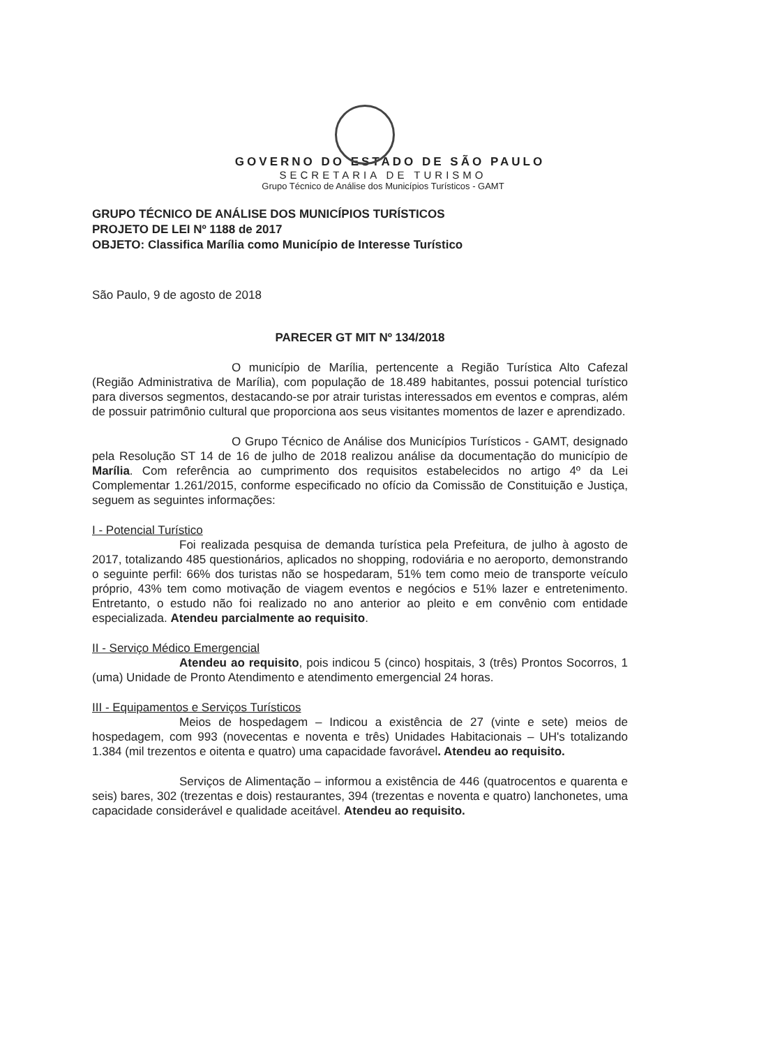GOVERNO DO ESTADO DE SÃO PAULO
SECRETARIA DE TURISMO
Grupo Técnico de Análise dos Municípios Turísticos - GAMT
GRUPO TÉCNICO DE ANÁLISE DOS MUNICÍPIOS TURÍSTICOS
PROJETO DE LEI Nº 1188 de 2017
OBJETO: Classifica Marília como Município de Interesse Turístico
São Paulo, 9 de agosto de 2018
PARECER GT MIT Nº 134/2018
O município de Marília, pertencente a Região Turística Alto Cafezal (Região Administrativa de Marília), com população de 18.489 habitantes, possui potencial turístico para diversos segmentos, destacando-se por atrair turistas interessados em eventos e compras, além de possuir patrimônio cultural que proporciona aos seus visitantes momentos de lazer e aprendizado.
O Grupo Técnico de Análise dos Municípios Turísticos - GAMT, designado pela Resolução ST 14 de 16 de julho de 2018 realizou análise da documentação do município de Marília. Com referência ao cumprimento dos requisitos estabelecidos no artigo 4º da Lei Complementar 1.261/2015, conforme especificado no ofício da Comissão de Constituição e Justiça, seguem as seguintes informações:
I - Potencial Turístico
Foi realizada pesquisa de demanda turística pela Prefeitura, de julho à agosto de 2017, totalizando 485 questionários, aplicados no shopping, rodoviária e no aeroporto, demonstrando o seguinte perfil: 66% dos turistas não se hospedaram, 51% tem como meio de transporte veículo próprio, 43% tem como motivação de viagem eventos e negócios e 51% lazer e entretenimento. Entretanto, o estudo não foi realizado no ano anterior ao pleito e em convênio com entidade especializada. Atendeu parcialmente ao requisito.
II - Serviço Médico Emergencial
Atendeu ao requisito, pois indicou 5 (cinco) hospitais, 3 (três) Prontos Socorros, 1 (uma) Unidade de Pronto Atendimento e atendimento emergencial 24 horas.
III - Equipamentos e Serviços Turísticos
Meios de hospedagem – Indicou a existência de 27 (vinte e sete) meios de hospedagem, com 993 (novecentas e noventa e três) Unidades Habitacionais – UH's totalizando 1.384 (mil trezentos e oitenta e quatro) uma capacidade favorável. Atendeu ao requisito.
Serviços de Alimentação – informou a existência de 446 (quatrocentos e quarenta e seis) bares, 302 (trezentas e dois) restaurantes, 394 (trezentas e noventa e quatro) lanchonetes, uma capacidade considerável e qualidade aceitável. Atendeu ao requisito.